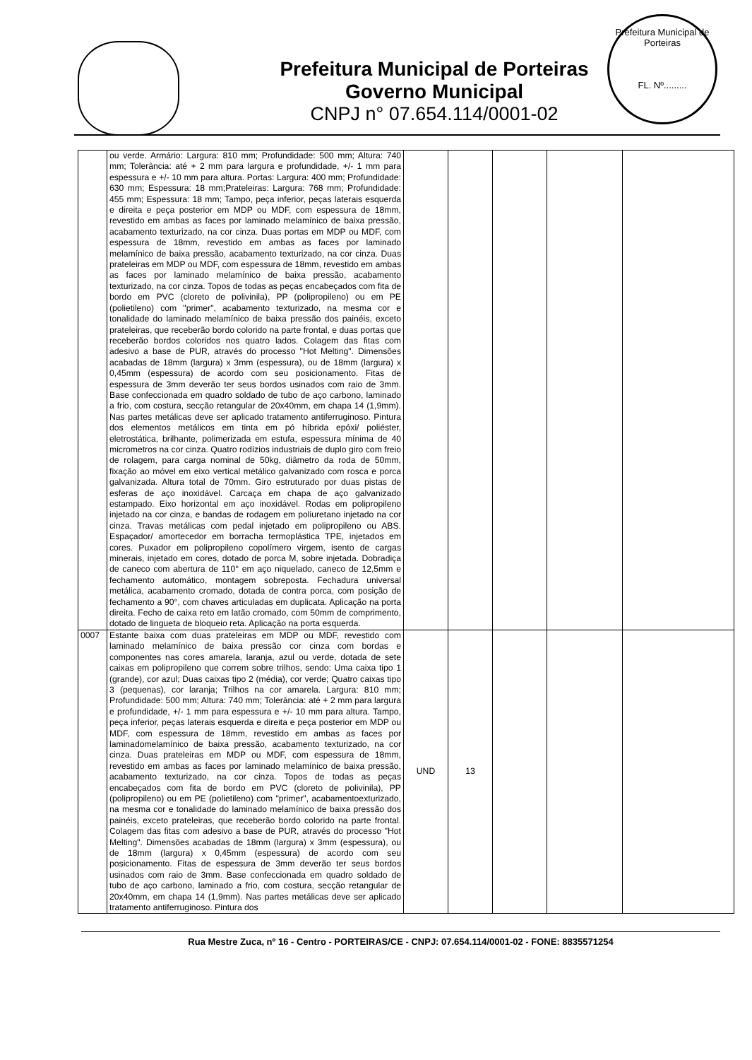Prefeitura Municipal de Porteiras
Governo Municipal
CNPJ n° 07.654.114/0001-02
Prefeitura Municipal de Porteiras
FL. Nº.........
| | ou verde. Armário: Largura: 810 mm; Profundidade: 500 mm; Altura: 740 mm; Tolerância: até + 2 mm para largura e profundidade, +/- 1 mm para espessura e +/- 10 mm para altura. Portas: Largura: 400 mm; Profundidade: 630 mm; Espessura: 18 mm;Prateleiras: Largura: 768 mm; Profundidade: 455 mm; Espessura: 18 mm; Tampo, peça inferior, peças laterais esquerda e direita e peça posterior em MDP ou MDF, com espessura de 18mm, revestido em ambas as faces por laminado melamínico de baixa pressão, acabamento texturizado, na cor cinza. Duas portas em MDP ou MDF, com espessura de 18mm, revestido em ambas as faces por laminado melamínico de baixa pressão, acabamento texturizado, na cor cinza. Duas prateleiras em MDP ou MDF, com espessura de 18mm, revestido em ambas as faces por laminado melamínico de baixa pressão, acabamento texturizado, na cor cinza. Topos de todas as peças encabeçados com fita de bordo em PVC (cloreto de polivinila), PP (polipropileno) ou em PE (polietileno) com "primer", acabamento texturizado, na mesma cor e tonalidade do laminado melamínico de baixa pressão dos painéis, exceto prateleiras, que receberão bordo colorido na parte frontal, e duas portas que receberão bordos coloridos nos quatro lados. Colagem das fitas com adesivo a base de PUR, através do processo "Hot Melting". Dimensões acabadas de 18mm (largura) x 3mm (espessura), ou de 18mm (largura) x 0,45mm (espessura) de acordo com seu posicionamento. Fitas de espessura de 3mm deverão ter seus bordos usinados com raio de 3mm. Base confeccionada em quadro soldado de tubo de aço carbono, laminado a frio, com costura, secção retangular de 20x40mm, em chapa 14 (1,9mm). Nas partes metálicas deve ser aplicado tratamento antiferruginoso. Pintura dos elementos metálicos em tinta em pó híbrida epóxi/ poliéster, eletrostática, brilhante, polimerizada em estufa, espessura mínima de 40 micrometros na cor cinza. Quatro rodízios industriais de duplo giro com freio de rolagem, para carga nominal de 50kg, diâmetro da roda de 50mm, fixação ao móvel em eixo vertical metálico galvanizado com rosca e porca galvanizada. Altura total de 70mm. Giro estruturado por duas pistas de esferas de aço inoxidável. Carcaça em chapa de aço galvanizado estampado. Eixo horizontal em aço inoxidável. Rodas em polipropileno injetado na cor cinza, e bandas de rodagem em poliuretano injetado na cor cinza. Travas metálicas com pedal injetado em polipropileno ou ABS. Espaçador/ amortecedor em borracha termoplástica TPE, injetados em cores. Puxador em polipropileno copolímero virgem, isento de cargas minerais, injetado em cores, dotado de porca M, sobre injetada. Dobradiça de caneco com abertura de 110° em aço niquelado, caneco de 12,5mm e fechamento automático, montagem sobreposta. Fechadura universal metálica, acabamento cromado, dotada de contra porca, com posição de fechamento a 90°, com chaves articuladas em duplicata. Aplicação na porta direita. Fecho de caixa reto em latão cromado, com 50mm de comprimento, dotado de lingueta de bloqueio reta. Aplicação na porta esquerda. | | | | | |
| 0007 | Estante baixa com duas prateleiras em MDP ou MDF, revestido com laminado melamínico de baixa pressão cor cinza com bordas e componentes nas cores amarela, laranja, azul ou verde, dotada de sete caixas em polipropileno que correm sobre trilhos, sendo: Uma caixa tipo 1 (grande), cor azul; Duas caixas tipo 2 (média), cor verde; Quatro caixas tipo 3 (pequenas), cor laranja; Trilhos na cor amarela. Largura: 810 mm; Profundidade: 500 mm; Altura: 740 mm; Tolerância: até + 2 mm para largura e profundidade, +/- 1 mm para espessura e +/- 10 mm para altura. Tampo, peça inferior, peças laterais esquerda e direita e peça posterior em MDP ou MDF, com espessura de 18mm, revestido em ambas as faces por laminadomelamínico de baixa pressão, acabamento texturizado, na cor cinza. Duas prateleiras em MDP ou MDF, com espessura de 18mm, revestido em ambas as faces por laminado melamínico de baixa pressão, acabamento texturizado, na cor cinza. Topos de todas as peças encabeçados com fita de bordo em PVC (cloreto de polivinila), PP (polipropileno) ou em PE (polietileno) com "primer", acabamentoexturizado, na mesma cor e tonalidade do laminado melamínico de baixa pressão dos painéis, exceto prateleiras, que receberão bordo colorido na parte frontal. Colagem das fitas com adesivo a base de PUR, através do processo "Hot Melting". Dimensões acabadas de 18mm (largura) x 3mm (espessura), ou de 18mm (largura) x 0,45mm (espessura) de acordo com seu posicionamento. Fitas de espessura de 3mm deverão ter seus bordos usinados com raio de 3mm. Base confeccionada em quadro soldado de tubo de aço carbono, laminado a frio, com costura, secção retangular de 20x40mm, em chapa 14 (1,9mm). Nas partes metálicas deve ser aplicado tratamento antiferruginoso. Pintura dos | UND | 13 | | | |
Rua Mestre Zuca, nº 16 - Centro - PORTEIRAS/CE - CNPJ: 07.654.114/0001-02 - FONE: 8835571254